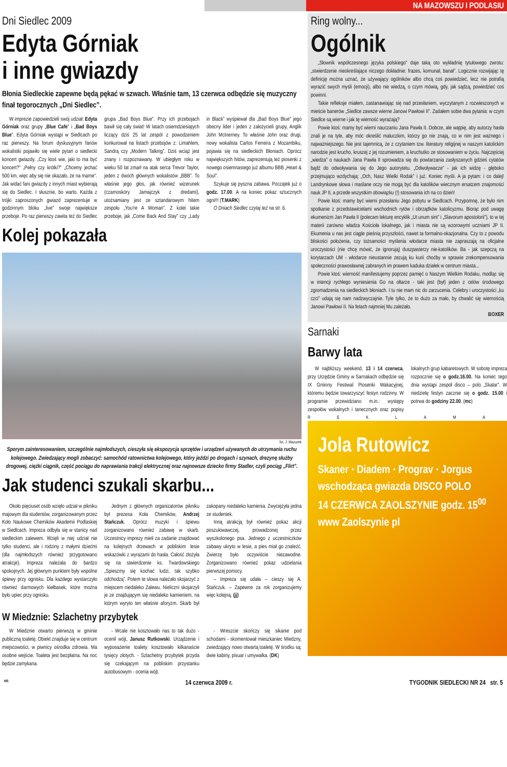NA MAZOWSZU I PODLASIU
Dni Siedlec 2009
Edyta Górniak
i inne gwiazdy
Błonia Siedleckie zapewne będą pękać w szwach. Właśnie tam, 13 czerwca odbędzie się muzyczny finał tegorocznych „Dni Siedlec”.
W imprezie zapowiedzieli swój udział: Edyta Górniak oraz grupy „Blue Cafe” i „Bad Boys Blue”. Edyta Górniak wystąpi w Siedlcach po raz pierwszy. Na forum dyskusyjnym fanów wokalistki pojawiło się wiele pytań o siedlecki koncert gwiazdy. „Czy ktoś wie, jaki to ma być koncert?” „Pełny czy krótki?” „Chcemy jechać 500 km, więc aby się nie okazało, że na marne”. Jak widać fani gwiazdy z innych miast wybierają się do Siedlec. I słusznie, bo warto. Każda z trójki zaproszonych gwiazd zaprezentuje w godzinnym bloku „live” swoje największe przeboje. Po raz pierwszy zawita też do Siedlec grupa „Bad Boys Blue”. Przy ich przebojach bawił się cały świat! W latach osiemdziesiątych liczący dziś 25 lat zespół z powodzeniem konkurował na listach przebojów z: Limahlem, Sandrą czy „Modern Talking”. Dziś wciąż jest znany i rozpoznawany. W ubiegłym roku w wieku 50 lat zmarł na atak serca Trevor Taylor, jeden z dwóch głównych wokalistów „BBB”. To właśnie jego głos, jak również wizerunek (czarnoskóry Jamajczyk z dredami), utożsamiany jest ze sztandarowym hitem zespołu „You're A Woman”. Z kolei takie przeboje, jak „Come Back And Stay” czy „Lady in Black” wyśpiewał dla „Bad Boys Blue” jego obecny lider i jeden z założycieli grupy, Anglik John McInerney. To właśnie John oraz drugi, nowy wokalista Carlos Ferreira z Mozambiku, pojawia się na siedleckich Błoniach. Oprócz największych hitów, zaprezentują też piosenki z nowego osiemnastego już albumu BBB „Heart & Soul”.
Szykuje się pyszna zabawa. Początek już o godz. 17.00. A na koniec pokaz sztucznych ogni!!! (T.MARK)
O Dniach Siedlec czytaj też na str. 6.
Kolej pokazała
fot. J. Mazurek
Sporym zainteresowaniem, szczególnie najmłodszych, cieszyła się ekspozycja sprzętów i urządzeń używanych do utrzymania ruchu kolejowego. Zwiedzający mogli zobaczyć: samochód ratownictwa kolejowego, który jeździ po drogach i szynach, drezynę służby drogowej, ciężki ciągnik, część pociągu do naprawiania trakcji elektrycznej oraz najnowsze dziecko firmy Stadler, czyli pociąg „Flirt”.
Jak studenci szukali skarbu...
Około pięciuset osób wzięło udział w pikniku majowym dla studentów, zorganizowanym przez Koło Naukowe Chemików Akademii Podlaskiej w Siedlcach. Impreza odbyła się w stanicy nad siedleckim zalewem. Wzięli w niej udział nie tylko studenci, ale i rodziny z małymi dziećmi (dla najmłodszych również przygotowano atrakcje). Impreza należała do bardzo spokojnych. Jej głównym punktem były wspólne śpiewy przy ognisku. Dla każdego wystarczyło również darmowych kiełbasek, które można było upiec przy ognisku.
Jednym z głównych organizatorów pikniku był prezesa Koła Chemików, Andrzej Stańczuk. Oprócz muzyki i śpiewu zorganizowano również zabawę w skarb. Uczestnicy imprezy mieli za zadanie znajdować na kolejnych drzewach w pobliskim lesie wskazówki z wyrazami do hasła. Całość złożyła się na stwierdzenie ks. Twardowskiego „Spieszmy się kochać ludzi, tak szybko odchodzą”. Potem te słowa należało skojarzyć z miejscem niedaleko Zalewu. Nieliczni skojarzyli je ze znajdującym się niedaleko kamieniem, na którym wyryto ten właśnie aforyzm. Skarb był zakopany niedaleko kamienia. Zwyciężyła jedna ze studentek.
Inną atrakcją był również pokaz akcji poszukiwawczej, prowadzonej przez wyszkolonego psa. Jednego z uczestniczków zabawy ukryto w lesie, a pies miał go znaleźć. Zwierzę było oczywiście niezawodne. Zorganizowano również pokaz udzielania pierwszej pomocy.
– Impreza się udała – cieszy się A. Stańczuk. – Zapewne za rok zorganizujemy więc kolejną. (jj)
W Miedznie: Szlachetny przybytek
W Miedznie otwarto pierwszą w gminie publiczną toaletę. Obiekt znajduje się w centrum miejscowości, w piwnicy ośrodka zdrowia. Ma osobne wejście. Toaleta jest bezpłatna. Na noc będzie zamykana.
- Wcale nie kosztowało nas to tak dużo - ocenił wójt, Janusz Rutkowski. Urządzenie i wyposażenie toalety kosztowało kilkanaście tysięcy złotych. - Szlachetny przybytek przyda się czekającym na pobliskim przystanku autobusowym - ocenia wójt.
- Wreszcie skończy się sikanie pod schodami - skomentował mieszkaniec Miedzny, zwiedzający nowo otwartą toaletę. W środku są: dwie kabiny, pisuar i umywalka. (DK)
Ring wolny...
Ogólnik
„Słownik współczesnego języka polskiego” daje taką oto wykładnię tytułowego zwrotu: „stwierdzenie nieokreślające niczego dokładnie: frazes, komunał, banał”. Logicznie rozwijając tę definicję można uznać, że używający ogólników albo chcą coś powiedzieć, lecz nie potrafią wyrazić swych myśli (emocji), albo nie wiedzą, o czym mówią, gdy, jak sądzą, powiedzieć coś powinni.
Takie refleksje miałem, zastanawiając się nad przesłaniem, wyczytanym z rozwieszonych w mieście banerów „Siedlce zawsze wierne Janowi Pawłowi II”. Zadałem sobie dwa pytania: w czym Siedlce są wierne i jak tę wierność wyrażają?
Powie ktoś: mamy być wierni nauczaniu Jana Pawła II. Dobrze, ale wątpię, aby autorzy hasła znali je na tyle, aby móc określić maluczkim, którzy go nie znają, co w nim jest ważnego i najważniejszego. Nie jest tajemnicą, że z czytaniem tzw. literatury religijnej w naszym katolickim narodzie jest krucho, kruszej z jej rozumieniem, a kruchutko ze stosowaniem w życiu. Najczęściej „wiedza” o naukach Jana Pawła II sprowadza się do powtarzania zasłyszanych gdzieś cytatów bądź do odwoływania się do Jego autorytetu. „Odwoływacze” - jak ich widzę - głęboko przejmująco wzdychają: „Och, Nasz Wielki Rodak” i już. Koniec myśli. A ja pytam: i co dalej! Landrynkowe słowa i maślane oczy nie mogą być dla katolików wiecznym ersatzem znajomości nauk JP II, a przede wszystkim obowiązku (!) stosowania ich na co dzień!
Powie ktoś: mamy być wierni przesłaniu Jego pobytu w Siedlcach. Przypomnę, że było nim spotkanie z przedstawicielami wschodnich rytów i obrządków katolicyzmu. Biorąc pod uwagę ekumenizm Jan Pawła II (polecam lekturę encyklik „Ut unum sint” i „Slavorum apostolorii”), to w tej materii zarówno władza Kościoła lokalnego, jak i miasta nie są wzorowymi uczniami JP II. Ekumenia u nas jest ciągle pieśnią przyszłości, nawet ta formalno-okazjonalna. Czy to z powodu bliskości położenia, czy tożsamości myślenia włodarze miasta nie zapraszają na oficjalne uroczystości (nie chcę mówić, że ignorują) duszpasterzy nie-katolików. Ba - jak szepczą na korytarzach UM - włodarze nieustannie zezują ku kurii choćby w sprawie zrekompensowania społeczności prawosławnej zabranych im prawem kaduka działek w centrum miasta...
Powie ktoś: wierność manifestujemy poprzez pamięć o Naszym Wielkim Rodaku, modląc się w intencji rychłego wyniesienia Go na ołtarze - taki jest (był) jeden z celów środowego zgromadzenia na siedleckich błoniach. I tu nie mam nic do zarzucenia. Celebry i uroczystości „ku czci” udają się nam nadzwyczajnie. Tyle tylko, że to dużo za mało, by chwalić się wiernością Janowi Pawłowi II. Na fetach najmniej Mu zależało.
BOXER
Sarnaki
Barwy lata
W najbliższy weekend, 13 i 14 czerwca, przy Urzędzie Gminy w Sarnakach odbędzie się IX Gminny Festiwal Piosenki Wakacyjnej, któremu będzie towarzyszyć festyn rodzinny. W programie przewidziano m.in.: występy zespołów wokalnych i tanecznych oraz popisy lokalnych grup kabaretowych. W sobotę impreza rozpocznie się o godz.16.00. Na koniec tego dnia wystąpi zespół disco – polo „Skalar”. W niedzielę festyn zacznie się o godz. 15.00 i potrwa do godziny 22.00. (mc)
REKLAMA
Jola Rutowicz
Skaner · Diadem · Prograv · Jorgus
wschodząca gwiazda DISCO POLO
14 CZERWCA ZAOLSZYNIE godz. 15<sup>00</sup>
www Zaolszynie pl
MS 14 czerwca 2009 r. TYGODNIK SIEDLECKI NR 24 str. 5